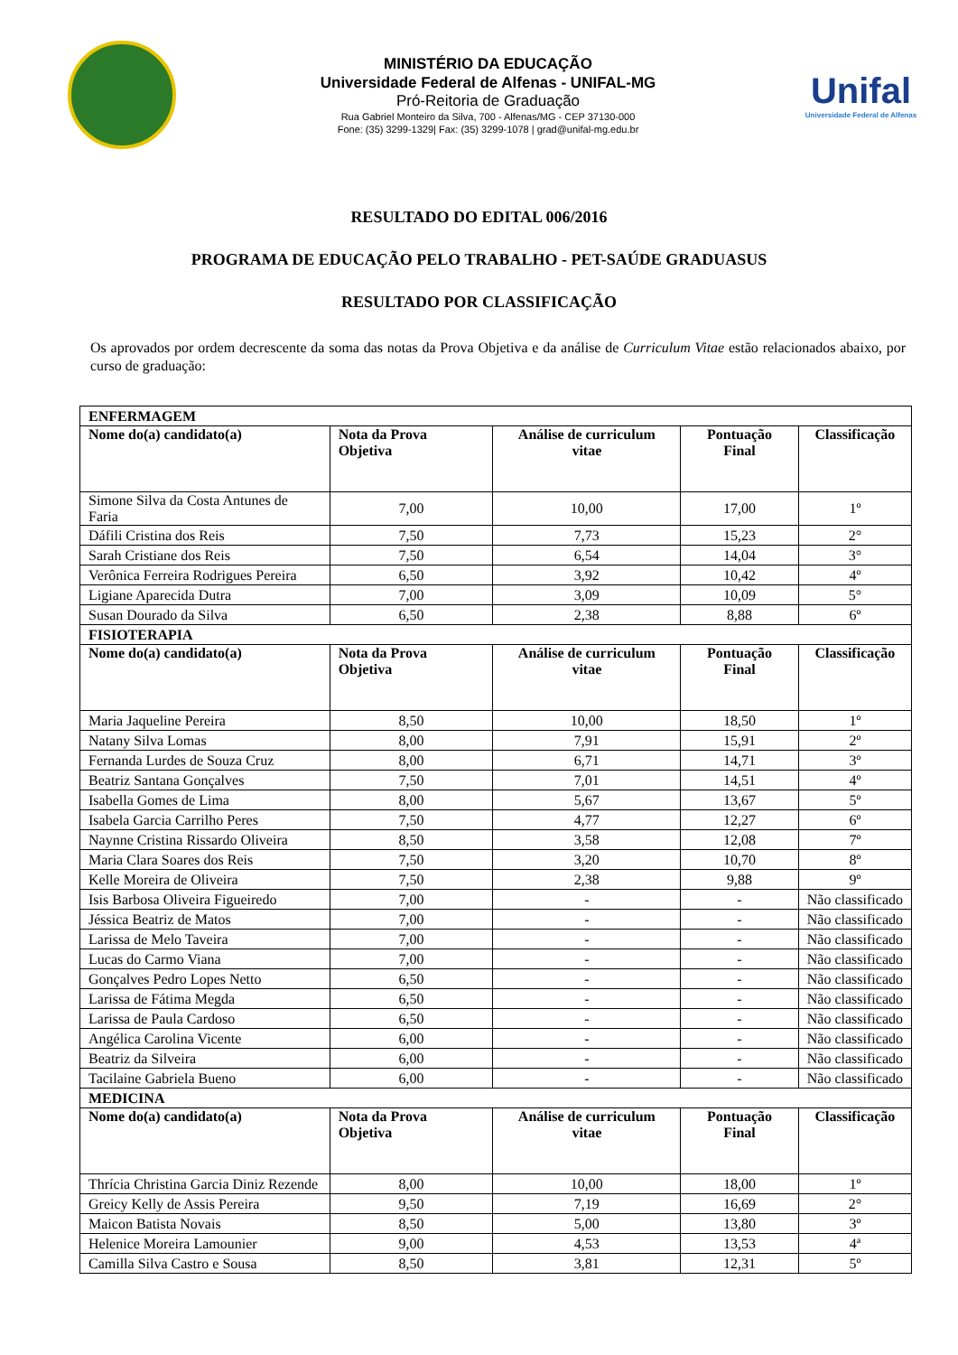MINISTÉRIO DA EDUCAÇÃO
Universidade Federal de Alfenas - UNIFAL-MG
Pró-Reitoria de Graduação
Rua Gabriel Monteiro da Silva, 700 - Alfenas/MG - CEP 37130-000
Fone: (35) 3299-1329| Fax: (35) 3299-1078 | grad@unifal-mg.edu.br
Unifal
Universidade Federal de Alfenas
RESULTADO DO EDITAL 006/2016
PROGRAMA DE EDUCAÇÃO PELO TRABALHO - PET-SAÚDE GRADUASUS
RESULTADO POR CLASSIFICAÇÃO
Os aprovados por ordem decrescente da soma das notas da Prova Objetiva e da análise de Curriculum Vitae estão relacionados abaixo, por curso de graduação:
| ENFERMAGEM | | | | |
| Nome do(a) candidato(a) | Nota da Prova Objetiva | Análise de curriculum vitae | Pontuação Final | Classificação |
| Simone Silva da Costa Antunes de Faria | 7,00 | 10,00 | 17,00 | 1º |
| Dáfili Cristina dos Reis | 7,50 | 7,73 | 15,23 | 2° |
| Sarah Cristiane dos Reis | 7,50 | 6,54 | 14,04 | 3° |
| Verônica Ferreira Rodrigues Pereira | 6,50 | 3,92 | 10,42 | 4º |
| Ligiane Aparecida Dutra | 7,00 | 3,09 | 10,09 | 5° |
| Susan Dourado da Silva | 6,50 | 2,38 | 8,88 | 6º |
| FISIOTERAPIA | | | | |
| Nome do(a) candidato(a) | Nota da Prova Objetiva | Análise de curriculum vitae | Pontuação Final | Classificação |
| Maria Jaqueline Pereira | 8,50 | 10,00 | 18,50 | 1º |
| Natany Silva Lomas | 8,00 | 7,91 | 15,91 | 2º |
| Fernanda Lurdes de Souza Cruz | 8,00 | 6,71 | 14,71 | 3º |
| Beatriz Santana Gonçalves | 7,50 | 7,01 | 14,51 | 4º |
| Isabella Gomes de Lima | 8,00 | 5,67 | 13,67 | 5º |
| Isabela Garcia Carrilho Peres | 7,50 | 4,77 | 12,27 | 6º |
| Naynne Cristina Rissardo Oliveira | 8,50 | 3,58 | 12,08 | 7º |
| Maria Clara Soares dos Reis | 7,50 | 3,20 | 10,70 | 8º |
| Kelle Moreira de Oliveira | 7,50 | 2,38 | 9,88 | 9º |
| Isis Barbosa Oliveira Figueiredo | 7,00 | - | - | Não classificado |
| Jéssica Beatriz de Matos | 7,00 | - | - | Não classificado |
| Larissa de Melo Taveira | 7,00 | - | - | Não classificado |
| Lucas do Carmo Viana | 7,00 | - | - | Não classificado |
| Gonçalves Pedro Lopes Netto | 6,50 | - | - | Não classificado |
| Larissa de Fátima Megda | 6,50 | - | - | Não classificado |
| Larissa de Paula Cardoso | 6,50 | - | - | Não classificado |
| Angélica Carolina Vicente | 6,00 | - | - | Não classificado |
| Beatriz da Silveira | 6,00 | - | - | Não classificado |
| Tacilaine Gabriela Bueno | 6,00 | - | - | Não classificado |
| MEDICINA | | | | |
| Nome do(a) candidato(a) | Nota da Prova Objetiva | Análise de curriculum vitae | Pontuação Final | Classificação |
| Thrícia Christina Garcia Diniz Rezende | 8,00 | 10,00 | 18,00 | 1º |
| Greicy Kelly de Assis Pereira | 9,50 | 7,19 | 16,69 | 2° |
| Maicon Batista Novais | 8,50 | 5,00 | 13,80 | 3º |
| Helenice Moreira Lamounier | 9,00 | 4,53 | 13,53 | 4ª |
| Camilla Silva Castro e Sousa | 8,50 | 3,81 | 12,31 | 5º |